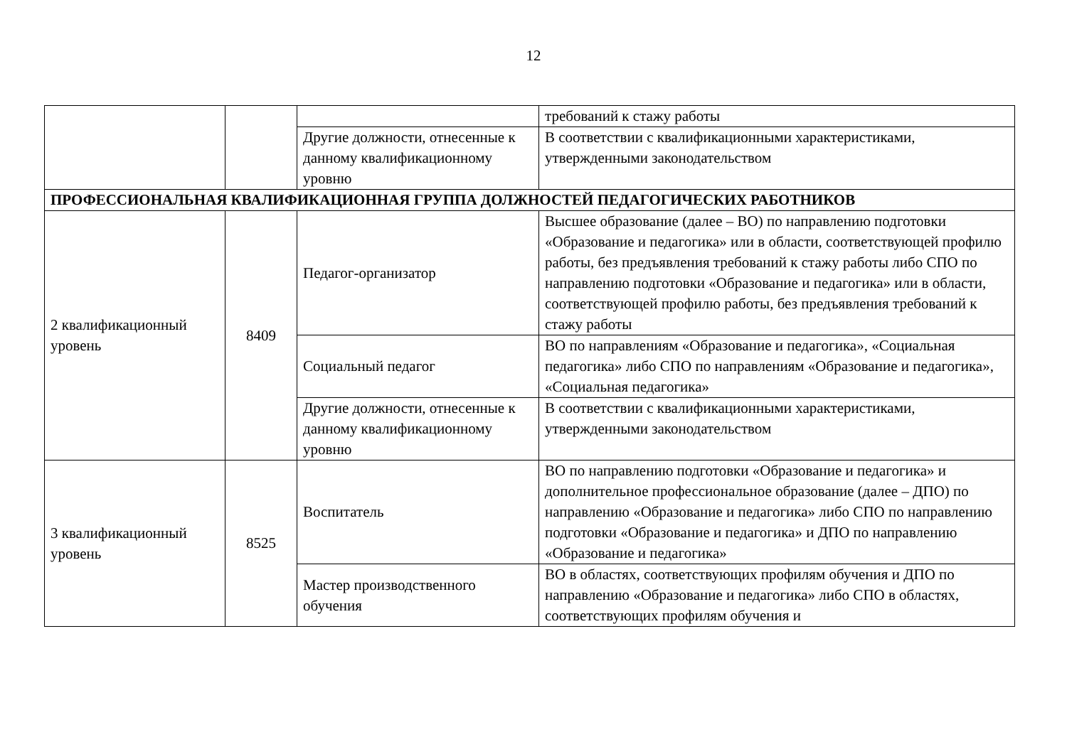12
| | | | требований к стажу работы |
| | | Другие должности, отнесенные к данному квалификационному уровню | В соответствии с квалификационными характеристиками, утвержденными законодательством |
| ПРОФЕССИОНАЛЬНАЯ КВАЛИФИКАЦИОННАЯ ГРУППА ДОЛЖНОСТЕЙ ПЕДАГОГИЧЕСКИХ РАБОТНИКОВ | | | |
| 2 квалификационный уровень | 8409 | Педагог-организатор | Высшее образование (далее – ВО) по направлению подготовки «Образование и педагогика» или в области, соответствующей профилю работы, без предъявления требований к стажу работы либо СПО по направлению подготовки «Образование и педагогика» или в области, соответствующей профилю работы, без предъявления требований к стажу работы |
| | | Социальный педагог | ВО по направлениям «Образование и педагогика», «Социальная педагогика» либо СПО по направлениям «Образование и педагогика», «Социальная педагогика» |
| | | Другие должности, отнесенные к данному квалификационному уровню | В соответствии с квалификационными характеристиками, утвержденными законодательством |
| 3 квалификационный уровень | 8525 | Воспитатель | ВО по направлению подготовки «Образование и педагогика» и дополнительное профессиональное образование (далее – ДПО) по направлению «Образование и педагогика» либо СПО по направлению подготовки «Образование и педагогика» и ДПО по направлению «Образование и педагогика» |
| | | Мастер производственного обучения | ВО в областях, соответствующих профилям обучения и ДПО по направлению «Образование и педагогика» либо СПО в областях, соответствующих профилям обучения и |